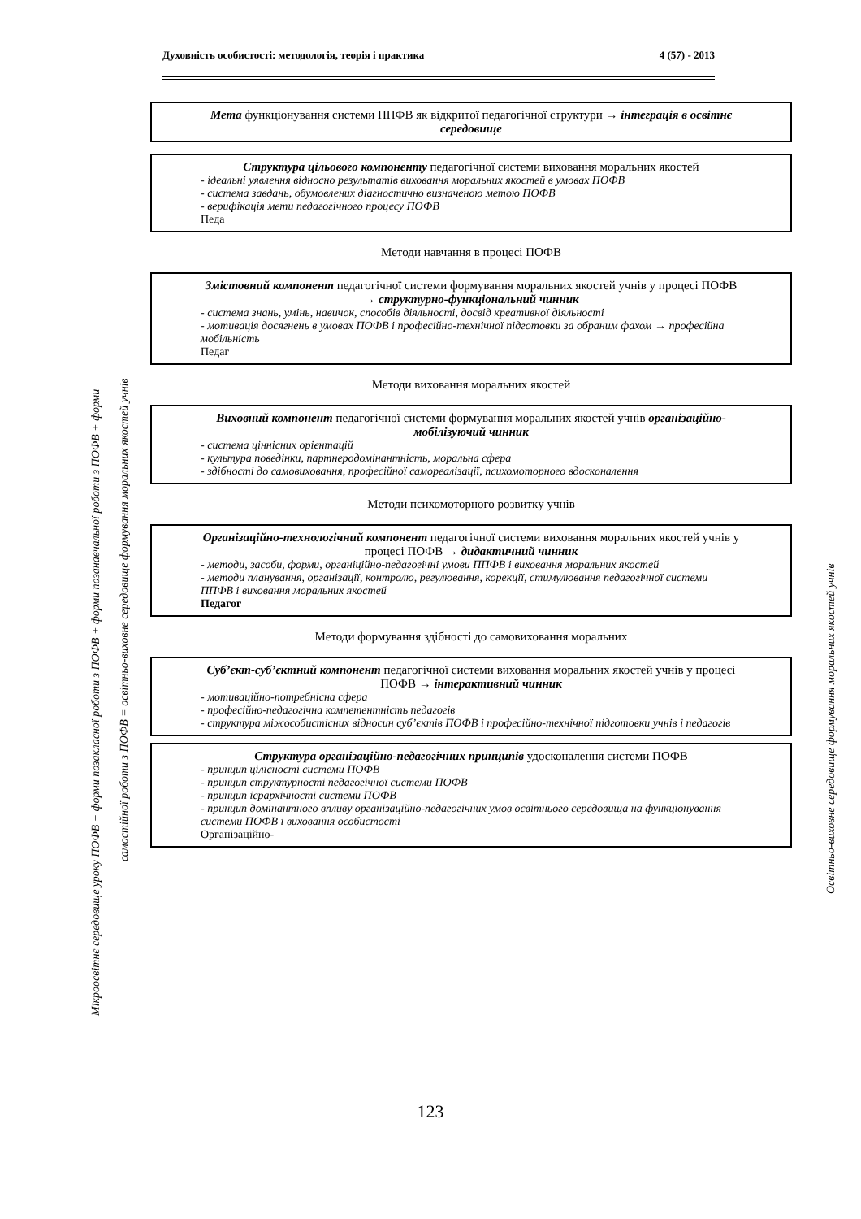Духовність особистості: методологія, теорія і практика 4 (57) - 2013
Мікроосвітнє середовище уроку ПОФВ + форми позакласної роботи з ПОФВ + форми позанавчальної роботи з ПОФВ + форми
самостійної роботи з ПОФВ = освітньо-виховне середовище формування моральних якостей учнів
Освітньо-виховне середовище формування моральних якостей учнів
Мета функціонування системи ППФВ як відкритої педагогічної структури → інтеграція в освітнє середовище
Структура цільового компоненту педагогічної системи виховання моральних якостей
- ідеальні уявлення відносно результатів виховання моральних якостей в умовах ПОФВ
- система завдань, обумовлених діагностично визначеною метою ПОФВ
- верифікація мети педагогічного процесу ПОФВ
Педа
Методи навчання в процесі ПОФВ
Змістовний компонент педагогічної системи формування моральних якостей учнів у процесі ПОФВ → структурно-функціональний чинник
- система знань, умінь, навичок, способів діяльності, досвід креативної діяльності
- мотивація досягнень в умовах ПОФВ і професійно-технічної підготовки за обраним фахом → професійна мобільність
Педаг
Методи виховання моральних якостей
Виховний компонент педагогічної системи формування моральних якостей учнів організаційно-мобілізуючий чинник
- система ціннісних орієнтацій
- культура поведінки, партнеродомінантність, моральна сфера
- здібності до самовиховання, професійної самореалізації, психомоторного вдосконалення
Методи психомоторного розвитку учнів
Організаційно-технологічний компонент педагогічної системи виховання моральних якостей учнів у процесі ПОФВ → дидактичний чинник
- методи, засоби, форми, органіційно-педагогічні умови ППФВ і виховання моральних якостей
- методи планування, організації, контролю, регулювання, корекції, стимулювання педагогічної системи ППФВ і виховання моральних якостей
Педагог
Методи формування здібності до самовиховання моральних
Суб’єкт-суб’єктний компонент педагогічної системи виховання моральних якостей учнів у процесі ПОФВ → інтерактивний чинник
- мотиваційно-потребнісна сфера
- професійно-педагогічна компетентність педагогів
- структура міжособистісних відносин суб’єктів ПОФВ і професійно-технічної підготовки учнів і педагогів
Структура організаційно-педагогічних принципів удосконалення системи ПОФВ
- принцип цілісності системи ПОФВ
- принцип структурності педагогічної системи ПОФВ
- принцип ієрархічності системи ПОФВ
- принцип домінантного впливу організаційно-педагогічних умов освітнього середовища на функціонування системи ПОФВ і виховання особистості
Організаційно-
123